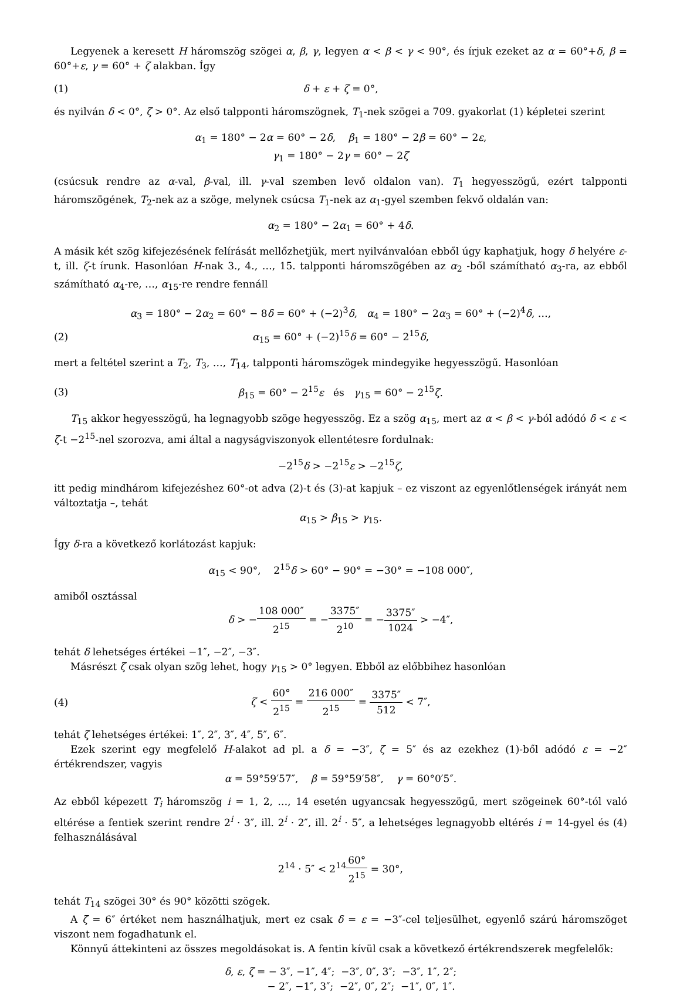Legyenek a keresett H háromszög szögei α, β, γ, legyen α < β < γ < 90°, és írjuk ezeket az α = 60°+δ, β = 60°+ε, γ = 60° + ζ alakban. Így
(1) δ + ε + ζ = 0°,
és nyilván δ < 0°, ζ > 0°. Az első talpponti háromszögnek, T<sub>1</sub>-nek szögei a 709. gyakorlat (1) képletei szerint
α<sub>1</sub> = 180° − 2α = 60° − 2δ, β<sub>1</sub> = 180° − 2β = 60° − 2ε,
γ<sub>1</sub> = 180° − 2γ = 60° − 2ζ
(csúcsuk rendre az α-val, β-val, ill. γ-val szemben levő oldalon van). T<sub>1</sub> hegyesszögű, ezért talpponti háromszögének, T<sub>2</sub>-nek az a szöge, melynek csúcsa T<sub>1</sub>-nek az α<sub>1</sub>-gyel szemben fekvő oldalán van:
α<sub>2</sub> = 180° − 2α<sub>1</sub> = 60° + 4δ.
A másik két szög kifejezésének felírását mellőzhetjük, mert nyilvánvalóan ebből úgy kaphatjuk, hogy δ helyére ε-t, ill. ζ-t írunk. Hasonlóan H-nak 3., 4., …, 15. talpponti háromszögében az α<sub>2</sub> -ből számítható α<sub>3</sub>-ra, az ebből számítható α<sub>4</sub>-re, …, α<sub>15</sub>-re rendre fennáll
α<sub>3</sub> = 180° − 2α<sub>2</sub> = 60° − 8δ = 60° + (−2)<sup>3</sup>δ, α<sub>4</sub> = 180° − 2α<sub>3</sub> = 60° + (−2)<sup>4</sup>δ, …,
(2) α<sub>15</sub> = 60° + (−2)<sup>15</sup>δ = 60° − 2<sup>15</sup>δ,
mert a feltétel szerint a T<sub>2</sub>, T<sub>3</sub>, …, T<sub>14</sub>, talpponti háromszögek mindegyike hegyesszögű. Hasonlóan
(3) β<sub>15</sub> = 60° − 2<sup>15</sup>ε és γ<sub>15</sub> = 60° − 2<sup>15</sup>ζ.
T<sub>15</sub> akkor hegyesszögű, ha legnagyobb szöge hegyesszög. Ez a szög α<sub>15</sub>, mert az α < β < γ-ból adódó δ < ε < ζ-t −2<sup>15</sup>-nel szorozva, ami által a nagyságviszonyok ellentétesre fordulnak:
−2<sup>15</sup>δ > −2<sup>15</sup>ε > −2<sup>15</sup>ζ,
itt pedig mindhárom kifejezéshez 60°-ot adva (2)-t és (3)-at kapjuk – ez viszont az egyenlőtlenségek irányát nem változtatja –, tehát
α<sub>15</sub> > β<sub>15</sub> > γ<sub>15</sub>.
Így δ-ra a következő korlátozást kapjuk:
α<sub>15</sub> < 90°, 2<sup>15</sup>δ > 60° − 90° = −30° = −108 000″,
amiből osztással
δ > −108 000″ 2<sup>15</sup> = −3375″ 2<sup>10</sup> = −3375″ 1024 > −4″,
tehát δ lehetséges értékei −1″, −2″, −3″.
Másrészt ζ csak olyan szög lehet, hogy γ<sub>15</sub> > 0° legyen. Ebből az előbbihez hasonlóan
(4) ζ < 60° 2<sup>15</sup> = 216 000″ 2<sup>15</sup> = 3375″ 512 < 7″,
tehát ζ lehetséges értékei: 1″, 2″, 3″, 4″, 5″, 6″.
Ezek szerint egy megfelelő H-alakot ad pl. a δ = −3″, ζ = 5″ és az ezekhez (1)-ből adódó ε = −2″ értékrendszer, vagyis
α = 59°59′57″, β = 59°59′58″, γ = 60°0′5″.
Az ebből képezett T<sub>i</sub> háromszög i = 1, 2, …, 14 esetén ugyancsak hegyesszögű, mert szögeinek 60°-tól való eltérése a fentiek szerint rendre 2<sup>i</sup> · 3″, ill. 2<sup>i</sup> · 2″, ill. 2<sup>i</sup> · 5″, a lehetséges legnagyobb eltérés i = 14-gyel és (4) felhasználásával
2<sup>14</sup> · 5″ < 2<sup>14</sup>60° 2<sup>15</sup> = 30°,
tehát T<sub>14</sub> szögei 30° és 90° közötti szögek.
A ζ = 6″ értéket nem használhatjuk, mert ez csak δ = ε = −3″-cel teljesülhet, egyenlő szárú háromszöget viszont nem fogadhatunk el.
Könnyű áttekinteni az összes megoldásokat is. A fentin kívül csak a következő értékrendszerek megfelelők:
δ, ε, ζ = − 3″, −1″, 4″; −3″, 0″, 3″; −3″, 1″, 2″;
− 2″, −1″, 3″; −2″, 0″, 2″; −1″, 0″, 1″.